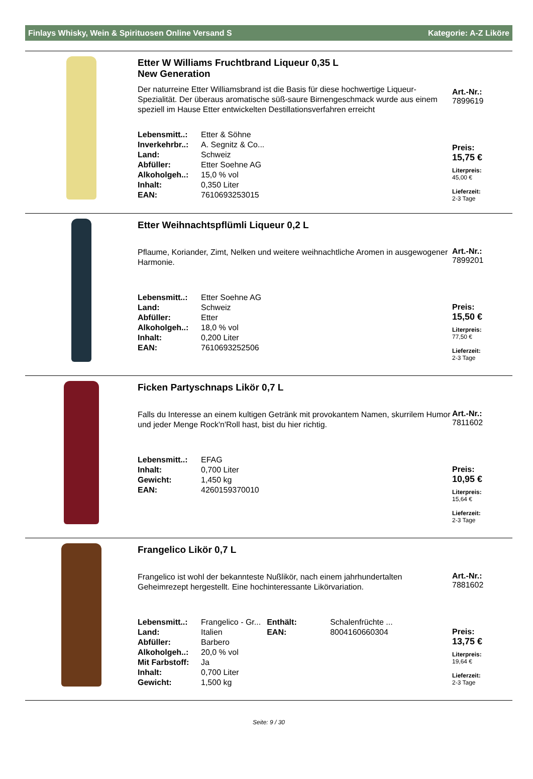Finlays Whisky, Wein & Spirituosen Online Versand S Kategorie: A-Z Liköre
Etter W Williams Fruchtbrand Liqueur 0,35 L
New Generation
Der naturreine Etter Williamsbrand ist die Basis für diese hochwertige Liqueur-Spezialität. Der überaus aromatische süß-saure Birnengeschmack wurde aus einem speziell im Hause Etter entwickelten Destillationsverfahren erreicht
| Lebensmitt..: | Etter & Söhne |
| Inverkehrbr..: | A. Segnitz & Co... |
| Land: | Schweiz |
| Abfüller: | Etter Soehne AG |
| Alkoholgeh..: | 15,0 % vol |
| Inhalt: | 0,350 Liter |
| EAN: | 7610693253015 |
Art.-Nr.:
7899619
Preis:
15,75 €
Literpreis:
45,00 €
Lieferzeit:
2-3 Tage
Etter Weihnachtspflümli Liqueur 0,2 L
Pflaume, Koriander, Zimt, Nelken und weitere weihnachtliche Aromen in ausgewogener Harmonie.
| Lebensmitt..: | Etter Soehne AG |
| Land: | Schweiz |
| Abfüller: | Etter |
| Alkoholgeh..: | 18,0 % vol |
| Inhalt: | 0,200 Liter |
| EAN: | 7610693252506 |
Art.-Nr.:
7899201
Preis:
15,50 €
Literpreis:
77,50 €
Lieferzeit:
2-3 Tage
Ficken Partyschnaps Likör 0,7 L
Falls du Interesse an einem kultigen Getränk mit provokantem Namen, skurrilem Humor und jeder Menge Rock'n'Roll hast, bist du hier richtig.
| Lebensmitt..: | EFAG |
| Inhalt: | 0,700 Liter |
| Gewicht: | 1,450 kg |
| EAN: | 4260159370010 |
Art.-Nr.:
7811602
Preis:
10,95 €
Literpreis:
15,64 €
Lieferzeit:
2-3 Tage
Frangelico Likör 0,7 L
Frangelico ist wohl der bekannteste Nußlikör, nach einem jahrhundertalten Geheimrezept hergestellt. Eine hochinteressante Likörvariation.
| Lebensmitt..: | Frangelico - Gr... | Enthält: | Schalenfrüchte ... |
| Land: | Italien | EAN: | 8004160660304 |
| Abfüller: | Barbero | | |
| Alkoholgeh..: | 20,0 % vol | | |
| Mit Farbstoff: | Ja | | |
| Inhalt: | 0,700 Liter | | |
| Gewicht: | 1,500 kg | | |
Art.-Nr.:
7881602
Preis:
13,75 €
Literpreis:
19,64 €
Lieferzeit:
2-3 Tage
Seite: 9 / 30